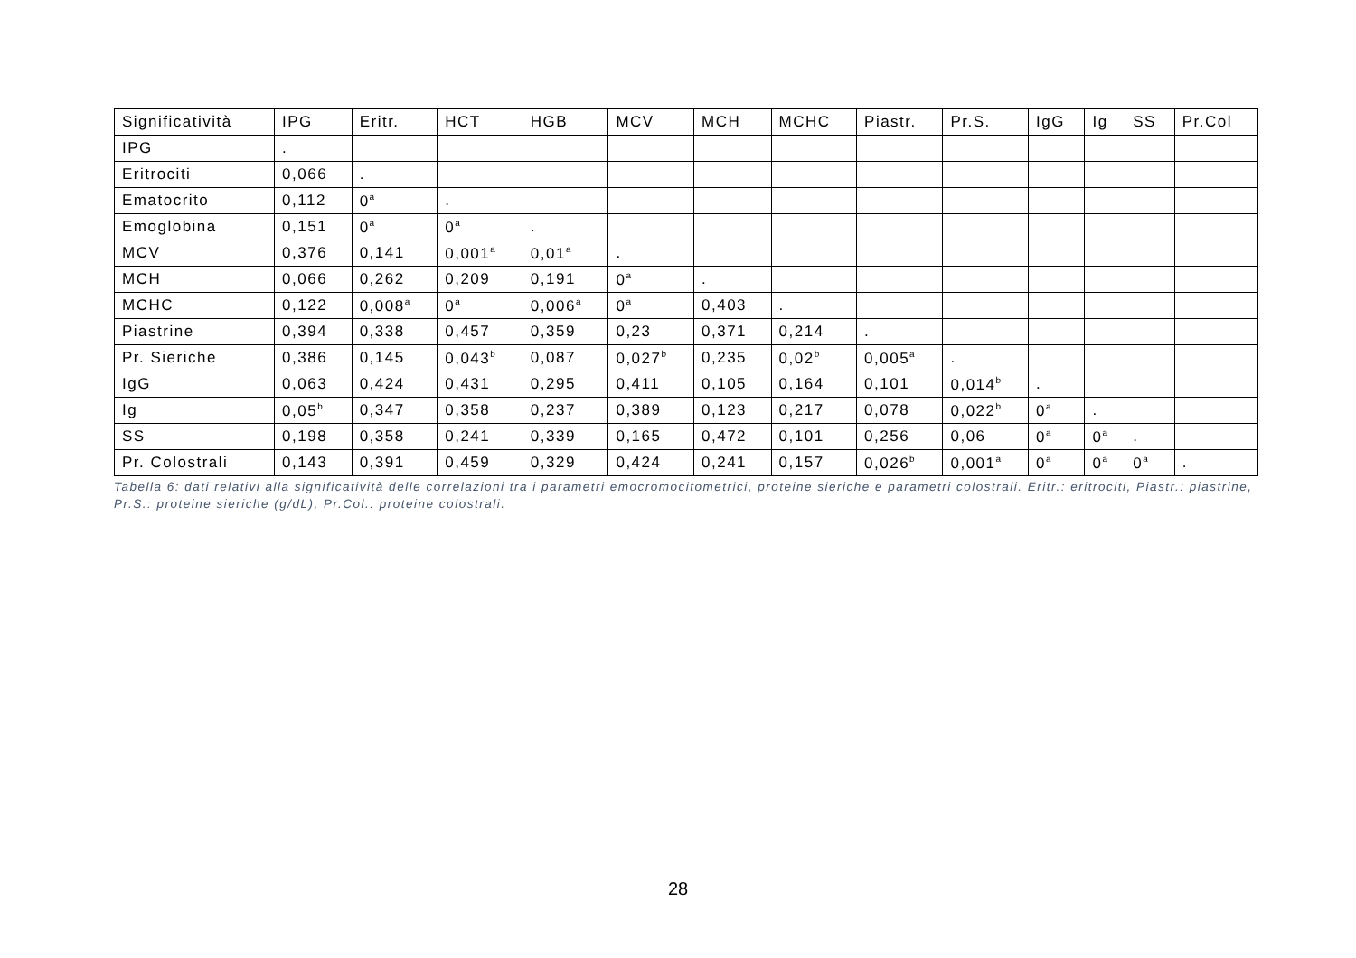| Significatività | IPG | Eritr. | HCT | HGB | MCV | MCH | MCHC | Piastr. | Pr.S. | IgG | Ig | SS | Pr.Col |
| --- | --- | --- | --- | --- | --- | --- | --- | --- | --- | --- | --- | --- | --- |
| IPG | . | | | | | | | | | | | | |
| Eritrociti | 0,066 | . | | | | | | | | | | | |
| Ematocrito | 0,112 | 0<sup>a</sup> | . | | | | | | | | | | |
| Emoglobina | 0,151 | 0<sup>a</sup> | 0<sup>a</sup> | . | | | | | | | | | |
| MCV | 0,376 | 0,141 | 0,001<sup>a</sup> | 0,01<sup>a</sup> | . | | | | | | | | |
| MCH | 0,066 | 0,262 | 0,209 | 0,191 | 0<sup>a</sup> | . | | | | | | | |
| MCHC | 0,122 | 0,008<sup>a</sup> | 0<sup>a</sup> | 0,006<sup>a</sup> | 0<sup>a</sup> | 0,403 | . | | | | | | |
| Piastrine | 0,394 | 0,338 | 0,457 | 0,359 | 0,23 | 0,371 | 0,214 | . | | | | | |
| Pr. Sieriche | 0,386 | 0,145 | 0,043<sup>b</sup> | 0,087 | 0,027<sup>b</sup> | 0,235 | 0,02<sup>b</sup> | 0,005<sup>a</sup> | . | | | | |
| IgG | 0,063 | 0,424 | 0,431 | 0,295 | 0,411 | 0,105 | 0,164 | 0,101 | 0,014<sup>b</sup> | . | | | |
| Ig | 0,05<sup>b</sup> | 0,347 | 0,358 | 0,237 | 0,389 | 0,123 | 0,217 | 0,078 | 0,022<sup>b</sup> | 0<sup>a</sup> | . | | |
| SS | 0,198 | 0,358 | 0,241 | 0,339 | 0,165 | 0,472 | 0,101 | 0,256 | 0,06 | 0<sup>a</sup> | 0<sup>a</sup> | . | |
| Pr. Colostrali | 0,143 | 0,391 | 0,459 | 0,329 | 0,424 | 0,241 | 0,157 | 0,026<sup>b</sup> | 0,001<sup>a</sup> | 0<sup>a</sup> | 0<sup>a</sup> | 0<sup>a</sup> | . |
Tabella 6: dati relativi alla significatività delle correlazioni tra i parametri emocromocitometrici, proteine sieriche e parametri colostrali. Eritr.: eritrociti, Piastr.: piastrine, Pr.S.: proteine sieriche (g/dL), Pr.Col.: proteine colostrali.
28